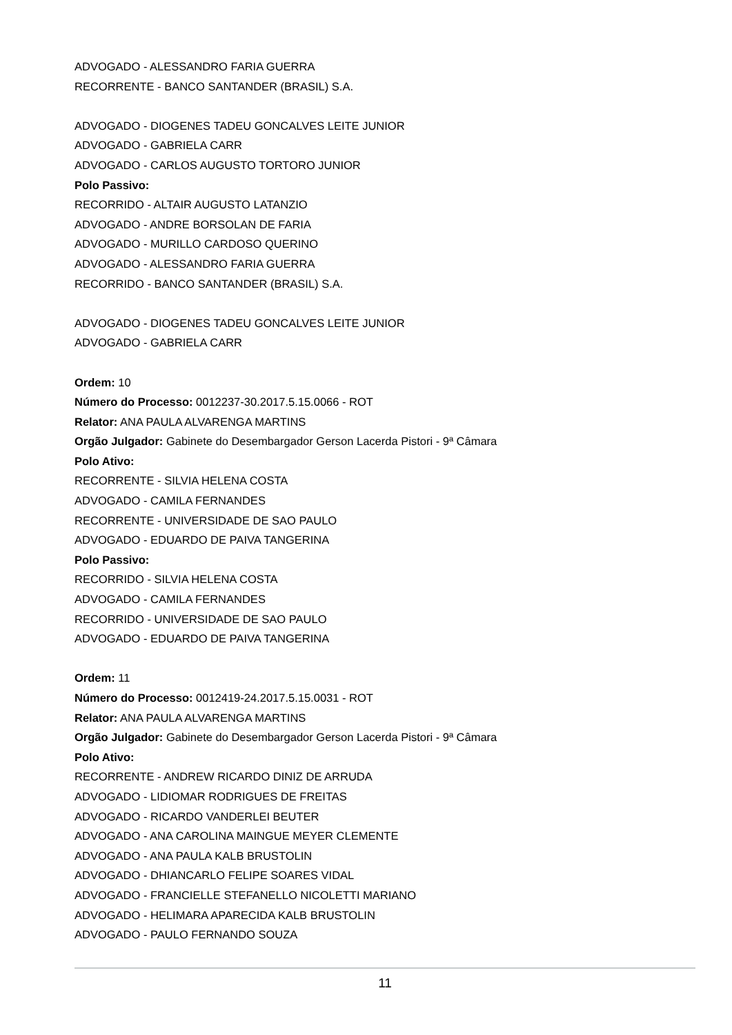ADVOGADO - ALESSANDRO FARIA GUERRA
RECORRENTE - BANCO SANTANDER (BRASIL) S.A.
ADVOGADO - DIOGENES TADEU GONCALVES LEITE JUNIOR
ADVOGADO - GABRIELA CARR
ADVOGADO - CARLOS AUGUSTO TORTORO JUNIOR
Polo Passivo:
RECORRIDO - ALTAIR AUGUSTO LATANZIO
ADVOGADO - ANDRE BORSOLAN DE FARIA
ADVOGADO - MURILLO CARDOSO QUERINO
ADVOGADO - ALESSANDRO FARIA GUERRA
RECORRIDO - BANCO SANTANDER (BRASIL) S.A.
ADVOGADO - DIOGENES TADEU GONCALVES LEITE JUNIOR
ADVOGADO - GABRIELA CARR
Ordem: 10
Número do Processo: 0012237-30.2017.5.15.0066 - ROT
Relator: ANA PAULA ALVARENGA MARTINS
Orgão Julgador: Gabinete do Desembargador Gerson Lacerda Pistori - 9ª Câmara
Polo Ativo:
RECORRENTE - SILVIA HELENA COSTA
ADVOGADO - CAMILA FERNANDES
RECORRENTE - UNIVERSIDADE DE SAO PAULO
ADVOGADO - EDUARDO DE PAIVA TANGERINA
Polo Passivo:
RECORRIDO - SILVIA HELENA COSTA
ADVOGADO - CAMILA FERNANDES
RECORRIDO - UNIVERSIDADE DE SAO PAULO
ADVOGADO - EDUARDO DE PAIVA TANGERINA
Ordem: 11
Número do Processo: 0012419-24.2017.5.15.0031 - ROT
Relator: ANA PAULA ALVARENGA MARTINS
Orgão Julgador: Gabinete do Desembargador Gerson Lacerda Pistori - 9ª Câmara
Polo Ativo:
RECORRENTE - ANDREW RICARDO DINIZ DE ARRUDA
ADVOGADO - LIDIOMAR RODRIGUES DE FREITAS
ADVOGADO - RICARDO VANDERLEI BEUTER
ADVOGADO - ANA CAROLINA MAINGUE MEYER CLEMENTE
ADVOGADO - ANA PAULA KALB BRUSTOLIN
ADVOGADO - DHIANCARLO FELIPE SOARES VIDAL
ADVOGADO - FRANCIELLE STEFANELLO NICOLETTI MARIANO
ADVOGADO - HELIMARA APARECIDA KALB BRUSTOLIN
ADVOGADO - PAULO FERNANDO SOUZA
11